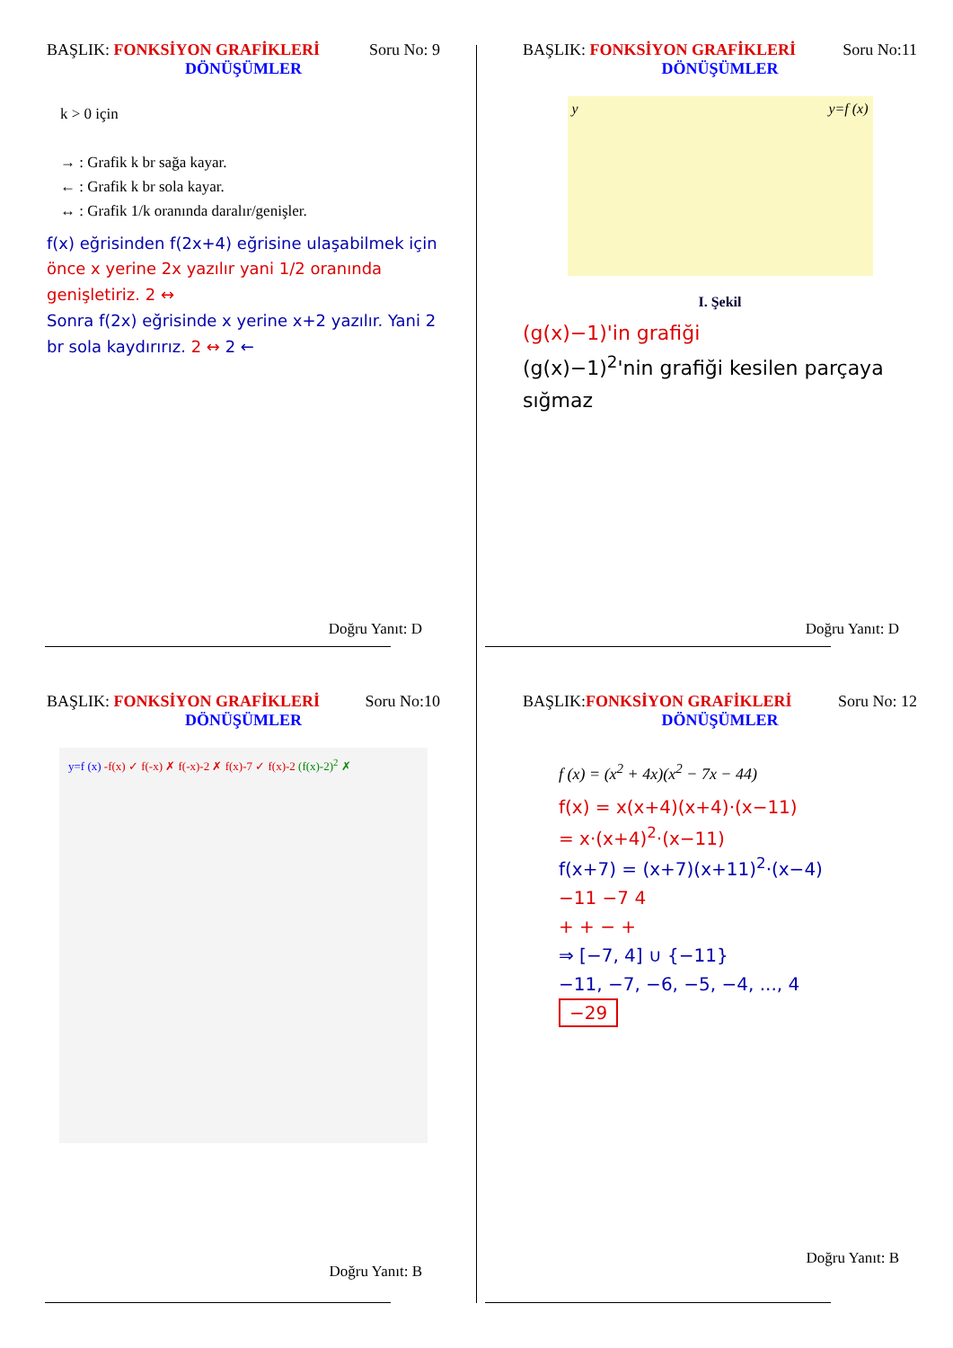BAŞLIK: FONKSİYON GRAFİKLERİ Soru No: 9
DÖNÜŞÜMLER
k > 0 için
→ : Grafik k br sağa kayar.
← : Grafik k br sola kayar.
↔ : Grafik 1/k oranında daralır/genişler.
f(x) eğrisinden f(2x+4) eğrisine ulaşabilmek için
önce x yerine 2x yazılır yani 1/2 oranında genişletiriz. 2 ↔
Sonra f(2x) eğrisinde x yerine x+2 yazılır. Yani 2 br sola kaydırırız. 2 ↔ 2 ←
Doğru Yanıt: D
BAŞLIK: FONKSİYON GRAFİKLERİ Soru No:11
DÖNÜŞÜMLER
y y=f (x)
I. Şekil
(g(x)−1)'in grafiği
(g(x)−1)<sup>2</sup>'nin grafiği kesilen parçaya sığmaz
Doğru Yanıt: D
BAŞLIK: FONKSİYON GRAFİKLERİ Soru No:10
DÖNÜŞÜMLER
y=f (x) -f(x) ✓ f(-x) ✗ f(-x)-2 ✗ f(x)-7 ✓ f(x)-2 (f(x)-2)<sup>2</sup> ✗
Doğru Yanıt: B
BAŞLIK:FONKSİYON GRAFİKLERİ Soru No: 12
DÖNÜŞÜMLER
f (x) = (x<sup>2</sup> + 4x)(x<sup>2</sup> − 7x − 44)
f(x) = x(x+4)(x+4)·(x−11)
= x·(x+4)<sup>2</sup>·(x−11)
f(x+7) = (x+7)(x+11)<sup>2</sup>·(x−4)
−11 −7 4
+ + − +
⇒ [−7, 4] ∪ {−11}
−11, −7, −6, −5, −4, ..., 4
−29
Doğru Yanıt: B